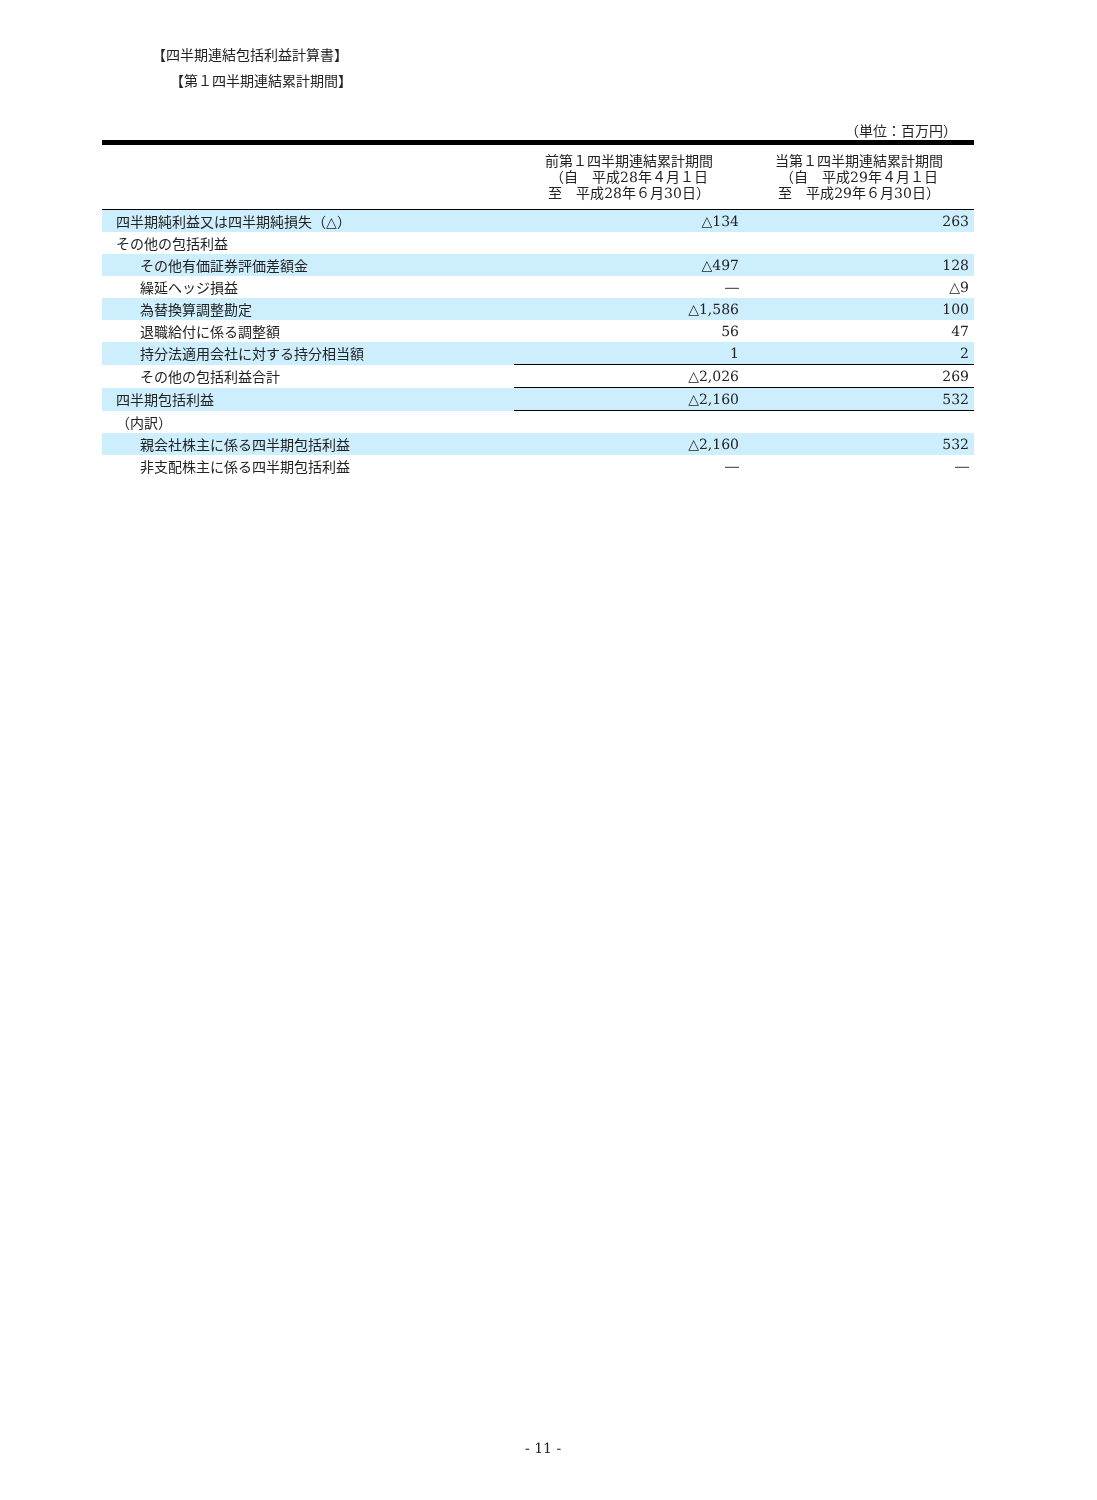【四半期連結包括利益計算書】
【第１四半期連結累計期間】
（単位：百万円）
| | 前第１四半期連結累計期間 （自 平成28年４月１日 至 平成28年６月30日） | 当第１四半期連結累計期間 （自 平成29年４月１日 至 平成29年６月30日） |
| --- | --- | --- |
| 四半期純利益又は四半期純損失（△） | △134 | 263 |
| その他の包括利益 | | |
| その他有価証券評価差額金 | △497 | 128 |
| 繰延ヘッジ損益 | ― | △9 |
| 為替換算調整勘定 | △1,586 | 100 |
| 退職給付に係る調整額 | 56 | 47 |
| 持分法適用会社に対する持分相当額 | 1 | 2 |
| その他の包括利益合計 | △2,026 | 269 |
| 四半期包括利益 | △2,160 | 532 |
| （内訳） | | |
| 親会社株主に係る四半期包括利益 | △2,160 | 532 |
| 非支配株主に係る四半期包括利益 | ― | ― |
- 11 -